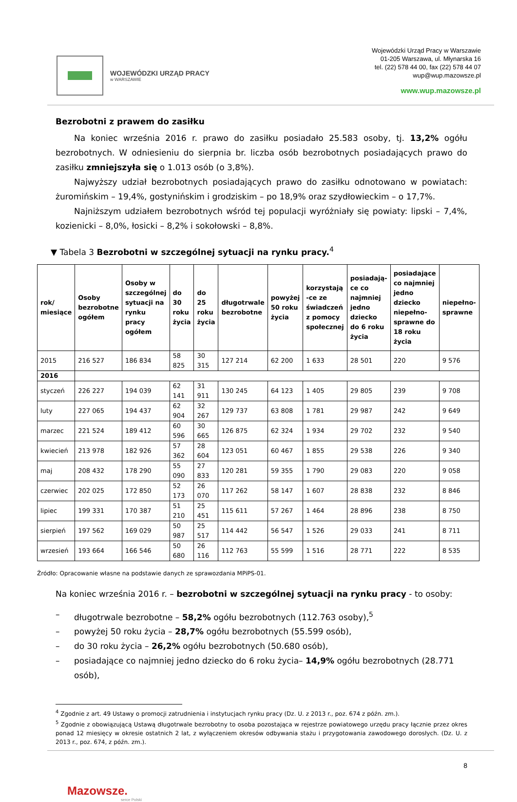WOJEWÓDZKI URZĄD PRACY
w WARSZAWIE
Wojewódzki Urząd Pracy w Warszawie
01-205 Warszawa, ul. Młynarska 16
tel. (22) 578 44 00, fax (22) 578 44 07
wup@wup.mazowsze.pl
www.wup.mazowsze.pl
Bezrobotni z prawem do zasiłku
Na koniec września 2016 r. prawo do zasiłku posiadało 25.583 osoby, tj. 13,2% ogółu bezrobotnych. W odniesieniu do sierpnia br. liczba osób bezrobotnych posiadających prawo do zasiłku zmniejszyła się o 1.013 osób (o 3,8%).
Najwyższy udział bezrobotnych posiadających prawo do zasiłku odnotowano w powiatach: żuromińskim – 19,4%, gostynińskim i grodziskim – po 18,9% oraz szydłowieckim – o 17,7%.
Najniższym udziałem bezrobotnych wśród tej populacji wyróżniały się powiaty: lipski – 7,4%, kozienicki – 8,0%, łosicki – 8,2% i sokołowski – 8,8%.
▼ Tabela 3 Bezrobotni w szczególnej sytuacji na rynku pracy.<sup>4</sup>
| rok/ miesiące | Osoby bezrobotne ogółem | Osoby w szczególnej sytuacji na rynku pracy ogółem | do 30 roku życia | do 25 roku życia | długotrwale bezrobotne | powyżej 50 roku życia | korzystają -ce ze świadczeń z pomocy społecznej | posiadają-ce co najmniej jedno dziecko do 6 roku życia | posiadające co najmniej jedno dziecko niepełno-sprawne do 18 roku życia | niepełno-sprawne |
| --- | --- | --- | --- | --- | --- | --- | --- | --- | --- | --- |
| 2015 | 216 527 | 186 834 | 58 825 | 30 315 | 127 214 | 62 200 | 1 633 | 28 501 | 220 | 9 576 |
| 2016 | | | | | | | | | | |
| styczeń | 226 227 | 194 039 | 62 141 | 31 911 | 130 245 | 64 123 | 1 405 | 29 805 | 239 | 9 708 |
| luty | 227 065 | 194 437 | 62 904 | 32 267 | 129 737 | 63 808 | 1 781 | 29 987 | 242 | 9 649 |
| marzec | 221 524 | 189 412 | 60 596 | 30 665 | 126 875 | 62 324 | 1 934 | 29 702 | 232 | 9 540 |
| kwiecień | 213 978 | 182 926 | 57 362 | 28 604 | 123 051 | 60 467 | 1 855 | 29 538 | 226 | 9 340 |
| maj | 208 432 | 178 290 | 55 090 | 27 833 | 120 281 | 59 355 | 1 790 | 29 083 | 220 | 9 058 |
| czerwiec | 202 025 | 172 850 | 52 173 | 26 070 | 117 262 | 58 147 | 1 607 | 28 838 | 232 | 8 846 |
| lipiec | 199 331 | 170 387 | 51 210 | 25 451 | 115 611 | 57 267 | 1 464 | 28 896 | 238 | 8 750 |
| sierpień | 197 562 | 169 029 | 50 987 | 25 517 | 114 442 | 56 547 | 1 526 | 29 033 | 241 | 8 711 |
| wrzesień | 193 664 | 166 546 | 50 680 | 26 116 | 112 763 | 55 599 | 1 516 | 28 771 | 222 | 8 535 |
Źródło: Opracowanie własne na podstawie danych ze sprawozdania MPiPS-01.
Na koniec września 2016 r. – bezrobotni w szczególnej sytuacji na rynku pracy - to osoby:
– długotrwale bezrobotne – 58,2% ogółu bezrobotnych (112.763 osoby),<sup>5</sup>
– powyżej 50 roku życia – 28,7% ogółu bezrobotnych (55.599 osób),
– do 30 roku życia – 26,2% ogółu bezrobotnych (50.680 osób),
– posiadające co najmniej jedno dziecko do 6 roku życia– 14,9% ogółu bezrobotnych (28.771 osób),
<sup>4</sup> Zgodnie z art. 49 Ustawy o promocji zatrudnienia i instytucjach rynku pracy (Dz. U. z 2013 r., poz. 674 z późn. zm.).
<sup>5</sup> Zgodnie z obowiązującą Ustawą długotrwale bezrobotny to osoba pozostająca w rejestrze powiatowego urzędu pracy łącznie przez okres ponad 12 miesięcy w okresie ostatnich 2 lat, z wyłączeniem okresów odbywania stażu i przygotowania zawodowego dorosłych. (Dz. U. z 2013 r., poz. 674, z późn. zm.).
8
Mazowsze.
serce Polski